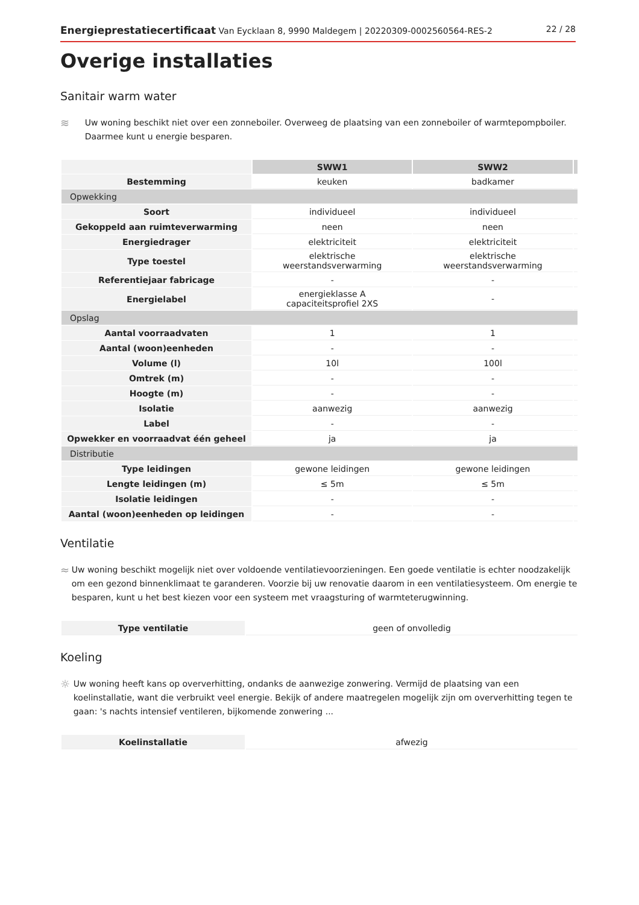Energieprestatiecertificaat Van Eycklaan 8, 9990 Maldegem | 20220309-0002560564-RES-2 22 / 28
Overige installaties
Sanitair warm water
≋
Uw woning beschikt niet over een zonneboiler. Overweeg de plaatsing van een zonneboiler of warmtepompboiler. Daarmee kunt u energie besparen.
| | SWW1 | SWW2 | |
| --- | --- | --- | --- |
| Bestemming | keuken | badkamer | |
| Opwekking | | | |
| Soort | individueel | individueel | |
| Gekoppeld aan ruimteverwarming | neen | neen | |
| Energiedrager | elektriciteit | elektriciteit | |
| Type toestel | elektrische weerstandsverwarming | elektrische weerstandsverwarming | |
| Referentiejaar fabricage | - | - | |
| Energielabel | energieklasse A capaciteitsprofiel 2XS | - | |
| Opslag | | | |
| Aantal voorraadvaten | 1 | 1 | |
| Aantal (woon)eenheden | - | - | |
| Volume (l) | 10l | 100l | |
| Omtrek (m) | - | - | |
| Hoogte (m) | - | - | |
| Isolatie | aanwezig | aanwezig | |
| Label | - | - | |
| Opwekker en voorraadvat één geheel | ja | ja | |
| Distributie | | | |
| Type leidingen | gewone leidingen | gewone leidingen | |
| Lengte leidingen (m) | ≤ 5m | ≤ 5m | |
| Isolatie leidingen | - | - | |
| Aantal (woon)eenheden op leidingen | - | - | |
Ventilatie
≈
Uw woning beschikt mogelijk niet over voldoende ventilatievoorzieningen. Een goede ventilatie is echter noodzakelijk om een gezond binnenklimaat te garanderen. Voorzie bij uw renovatie daarom in een ventilatiesysteem. Om energie te besparen, kunt u het best kiezen voor een systeem met vraagsturing of warmteterugwinning.
| Type ventilatie | geen of onvolledig |
Koeling
☼
Uw woning heeft kans op oververhitting, ondanks de aanwezige zonwering. Vermijd de plaatsing van een koelinstallatie, want die verbruikt veel energie. Bekijk of andere maatregelen mogelijk zijn om oververhitting tegen te gaan: 's nachts intensief ventileren, bijkomende zonwering ...
| Koelinstallatie | afwezig |